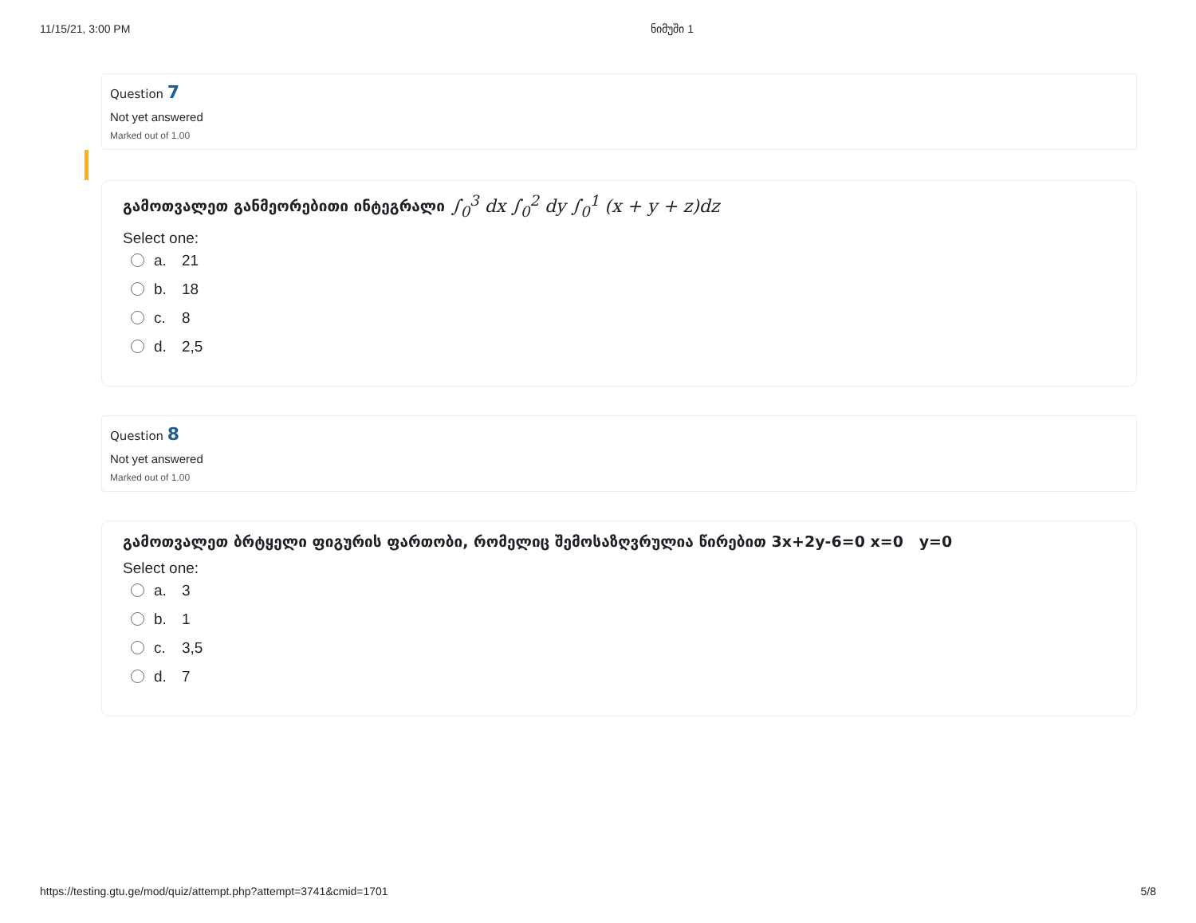11/15/21, 3:00 PM ნიმუში 1
Question 7
Not yet answered
Marked out of 1.00
გამოთვალეთ განმეორებითი ინტეგრალი ∫<sub>0</sub><sup>3</sup> dx ∫<sub>0</sub><sup>2</sup> dy ∫<sub>0</sub><sup>1</sup> (x + y + z)dz
Select one:
a. 21
b. 18
c. 8
d. 2,5
Question 8
Not yet answered
Marked out of 1.00
გამოთვალეთ ბრტყელი ფიგურის ფართობი, რომელიც შემოსაზღვრულია წირებით 3x+2y-6=0 x=0 y=0
Select one:
a. 3
b. 1
c. 3,5
d. 7
https://testing.gtu.ge/mod/quiz/attempt.php?attempt=3741&cmid=1701 5/8